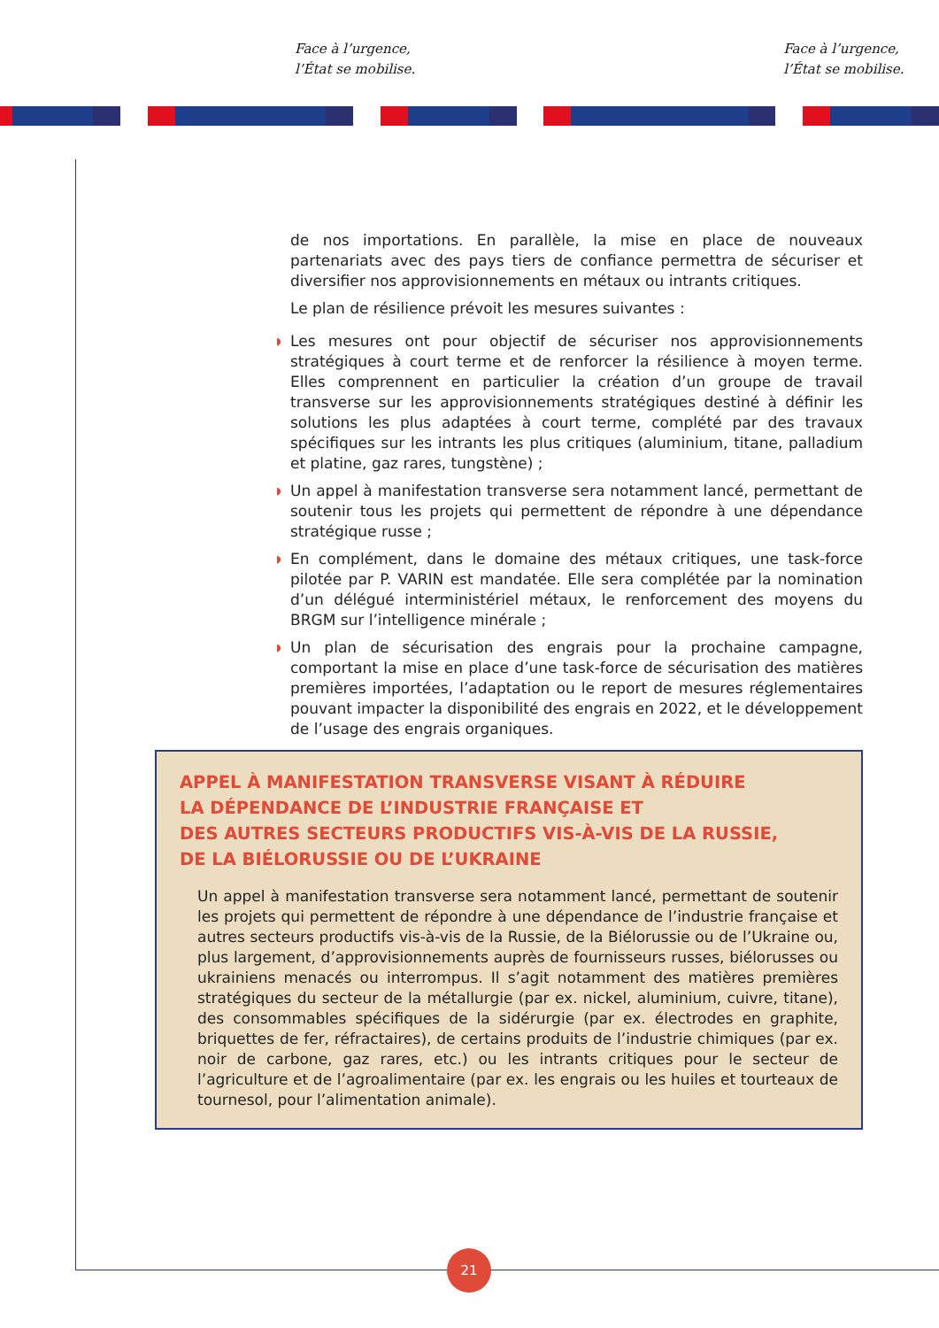Face à l’urgence,
l’État se mobilise.
Face à l’urgence,
l’État se mobilise.
de nos importations. En parallèle, la mise en place de nouveaux partenariats avec des pays tiers de confiance permettra de sécuriser et diversifier nos approvisionnements en métaux ou intrants critiques.
Le plan de résilience prévoit les mesures suivantes :
◗ Les mesures ont pour objectif de sécuriser nos approvisionnements stratégiques à court terme et de renforcer la résilience à moyen terme. Elles comprennent en particulier la création d’un groupe de travail transverse sur les approvisionnements stratégiques destiné à définir les solutions les plus adaptées à court terme, complété par des travaux spécifiques sur les intrants les plus critiques (aluminium, titane, palladium et platine, gaz rares, tungstène) ;
◗ Un appel à manifestation transverse sera notamment lancé, permettant de soutenir tous les projets qui permettent de répondre à une dépendance stratégique russe ;
◗ En complément, dans le domaine des métaux critiques, une task-force pilotée par P. VARIN est mandatée. Elle sera complétée par la nomination d’un délégué interministériel métaux, le renforcement des moyens du BRGM sur l’intelligence minérale ;
◗ Un plan de sécurisation des engrais pour la prochaine campagne, comportant la mise en place d’une task-force de sécurisation des matières premières importées, l’adaptation ou le report de mesures réglementaires pouvant impacter la disponibilité des engrais en 2022, et le développement de l’usage des engrais organiques.
APPEL À MANIFESTATION TRANSVERSE VISANT À RÉDUIRE
LA DÉPENDANCE DE L’INDUSTRIE FRANÇAISE ET
DES AUTRES SECTEURS PRODUCTIFS VIS-À-VIS DE LA RUSSIE,
DE LA BIÉLORUSSIE OU DE L’UKRAINE
Un appel à manifestation transverse sera notamment lancé, permettant de soutenir les projets qui permettent de répondre à une dépendance de l’industrie française et autres secteurs productifs vis-à-vis de la Russie, de la Biélorussie ou de l’Ukraine ou, plus largement, d’approvisionnements auprès de fournisseurs russes, biélorusses ou ukrainiens menacés ou interrompus. Il s’agit notamment des matières premières stratégiques du secteur de la métallurgie (par ex. nickel, aluminium, cuivre, titane), des consommables spécifiques de la sidérurgie (par ex. électrodes en graphite, briquettes de fer, réfractaires), de certains produits de l’industrie chimiques (par ex. noir de carbone, gaz rares, etc.) ou les intrants critiques pour le secteur de l’agriculture et de l’agroalimentaire (par ex. les engrais ou les huiles et tourteaux de tournesol, pour l’alimentation animale).
21